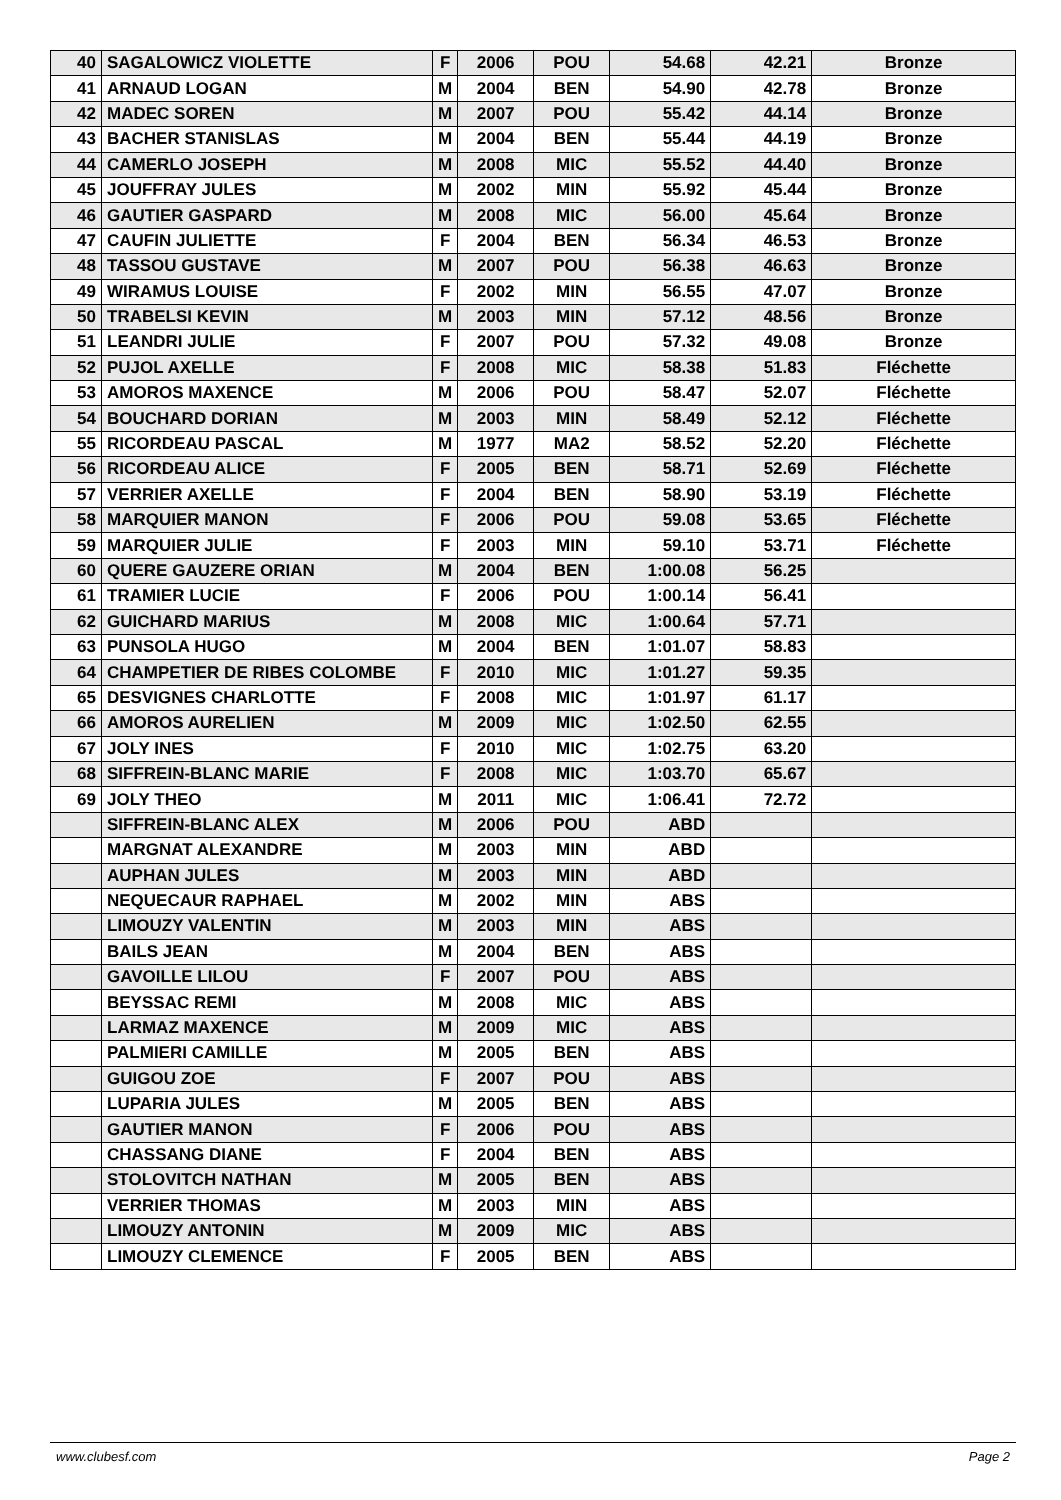| 40 | SAGALOWICZ VIOLETTE | F | 2006 | POU | 54.68 | 42.21 | Bronze |
| 41 | ARNAUD LOGAN | M | 2004 | BEN | 54.90 | 42.78 | Bronze |
| 42 | MADEC SOREN | M | 2007 | POU | 55.42 | 44.14 | Bronze |
| 43 | BACHER STANISLAS | M | 2004 | BEN | 55.44 | 44.19 | Bronze |
| 44 | CAMERLO JOSEPH | M | 2008 | MIC | 55.52 | 44.40 | Bronze |
| 45 | JOUFFRAY JULES | M | 2002 | MIN | 55.92 | 45.44 | Bronze |
| 46 | GAUTIER GASPARD | M | 2008 | MIC | 56.00 | 45.64 | Bronze |
| 47 | CAUFIN JULIETTE | F | 2004 | BEN | 56.34 | 46.53 | Bronze |
| 48 | TASSOU GUSTAVE | M | 2007 | POU | 56.38 | 46.63 | Bronze |
| 49 | WIRAMUS LOUISE | F | 2002 | MIN | 56.55 | 47.07 | Bronze |
| 50 | TRABELSI KEVIN | M | 2003 | MIN | 57.12 | 48.56 | Bronze |
| 51 | LEANDRI JULIE | F | 2007 | POU | 57.32 | 49.08 | Bronze |
| 52 | PUJOL AXELLE | F | 2008 | MIC | 58.38 | 51.83 | Fléchette |
| 53 | AMOROS MAXENCE | M | 2006 | POU | 58.47 | 52.07 | Fléchette |
| 54 | BOUCHARD DORIAN | M | 2003 | MIN | 58.49 | 52.12 | Fléchette |
| 55 | RICORDEAU PASCAL | M | 1977 | MA2 | 58.52 | 52.20 | Fléchette |
| 56 | RICORDEAU ALICE | F | 2005 | BEN | 58.71 | 52.69 | Fléchette |
| 57 | VERRIER AXELLE | F | 2004 | BEN | 58.90 | 53.19 | Fléchette |
| 58 | MARQUIER MANON | F | 2006 | POU | 59.08 | 53.65 | Fléchette |
| 59 | MARQUIER JULIE | F | 2003 | MIN | 59.10 | 53.71 | Fléchette |
| 60 | QUERE GAUZERE ORIAN | M | 2004 | BEN | 1:00.08 | 56.25 | |
| 61 | TRAMIER LUCIE | F | 2006 | POU | 1:00.14 | 56.41 | |
| 62 | GUICHARD MARIUS | M | 2008 | MIC | 1:00.64 | 57.71 | |
| 63 | PUNSOLA HUGO | M | 2004 | BEN | 1:01.07 | 58.83 | |
| 64 | CHAMPETIER DE RIBES COLOMBE | F | 2010 | MIC | 1:01.27 | 59.35 | |
| 65 | DESVIGNES CHARLOTTE | F | 2008 | MIC | 1:01.97 | 61.17 | |
| 66 | AMOROS AURELIEN | M | 2009 | MIC | 1:02.50 | 62.55 | |
| 67 | JOLY INES | F | 2010 | MIC | 1:02.75 | 63.20 | |
| 68 | SIFFREIN-BLANC MARIE | F | 2008 | MIC | 1:03.70 | 65.67 | |
| 69 | JOLY THEO | M | 2011 | MIC | 1:06.41 | 72.72 | |
| | SIFFREIN-BLANC ALEX | M | 2006 | POU | ABD | | |
| | MARGNAT ALEXANDRE | M | 2003 | MIN | ABD | | |
| | AUPHAN JULES | M | 2003 | MIN | ABD | | |
| | NEQUECAUR RAPHAEL | M | 2002 | MIN | ABS | | |
| | LIMOUZY VALENTIN | M | 2003 | MIN | ABS | | |
| | BAILS JEAN | M | 2004 | BEN | ABS | | |
| | GAVOILLE LILOU | F | 2007 | POU | ABS | | |
| | BEYSSAC REMI | M | 2008 | MIC | ABS | | |
| | LARMAZ MAXENCE | M | 2009 | MIC | ABS | | |
| | PALMIERI CAMILLE | M | 2005 | BEN | ABS | | |
| | GUIGOU ZOE | F | 2007 | POU | ABS | | |
| | LUPARIA JULES | M | 2005 | BEN | ABS | | |
| | GAUTIER MANON | F | 2006 | POU | ABS | | |
| | CHASSANG DIANE | F | 2004 | BEN | ABS | | |
| | STOLOVITCH NATHAN | M | 2005 | BEN | ABS | | |
| | VERRIER THOMAS | M | 2003 | MIN | ABS | | |
| | LIMOUZY ANTONIN | M | 2009 | MIC | ABS | | |
| | LIMOUZY CLEMENCE | F | 2005 | BEN | ABS | | |
www.clubesf.com Page 2